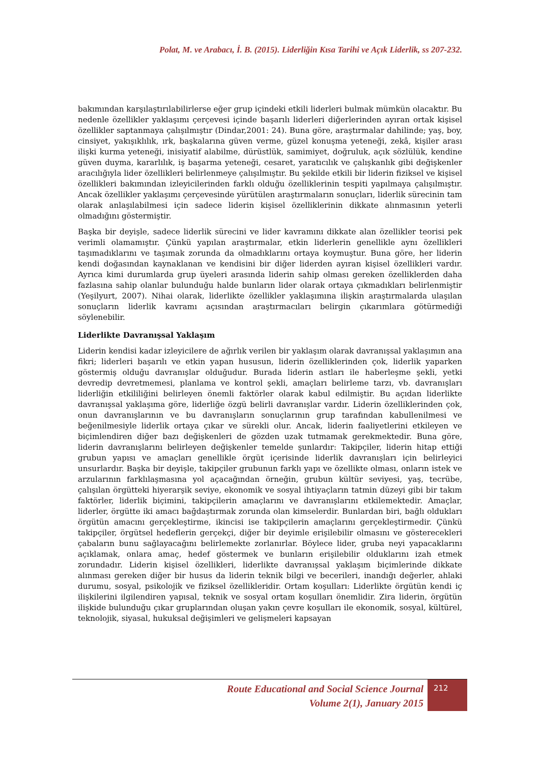Polat, M. ve Arabacı, İ. B. (2015). Liderliğin Kısa Tarihi ve Açık Liderlik, ss 207-232.
bakımından karşılaştırılabilirlerse eğer grup içindeki etkili liderleri bulmak mümkün olacaktır. Bu nedenle özellikler yaklaşımı çerçevesi içinde başarılı liderleri diğerlerinden ayıran ortak kişisel özellikler saptanmaya çalışılmıştır (Dindar,2001: 24). Buna göre, araştırmalar dahilinde; yaş, boy, cinsiyet, yakışıklılık, ırk, başkalarına güven verme, güzel konuşma yeteneği, zekâ, kişiler arası ilişki kurma yeteneği, inisiyatif alabilme, dürüstlük, samimiyet, doğruluk, açık sözlülük, kendine güven duyma, kararlılık, iş başarma yeteneği, cesaret, yaratıcılık ve çalışkanlık gibi değişkenler aracılığıyla lider özellikleri belirlenmeye çalışılmıştır. Bu şekilde etkili bir liderin fiziksel ve kişisel özellikleri bakımından izleyicilerinden farklı olduğu özelliklerinin tespiti yapılmaya çalışılmıştır. Ancak özellikler yaklaşımı çerçevesinde yürütülen araştırmaların sonuçları, liderlik sürecinin tam olarak anlaşılabilmesi için sadece liderin kişisel özelliklerinin dikkate alınmasının yeterli olmadığını göstermiştir.
Başka bir deyişle, sadece liderlik sürecini ve lider kavramını dikkate alan özellikler teorisi pek verimli olamamıştır. Çünkü yapılan araştırmalar, etkin liderlerin genellikle aynı özellikleri taşımadıklarını ve taşımak zorunda da olmadıklarını ortaya koymuştur. Buna göre, her liderin kendi doğasından kaynaklanan ve kendisini bir diğer liderden ayıran kişisel özellikleri vardır. Ayrıca kimi durumlarda grup üyeleri arasında liderin sahip olması gereken özelliklerden daha fazlasına sahip olanlar bulunduğu halde bunların lider olarak ortaya çıkmadıkları belirlenmiştir (Yeşilyurt, 2007). Nihai olarak, liderlikte özellikler yaklaşımına ilişkin araştırmalarda ulaşılan sonuçların liderlik kavramı açısından araştırmacıları belirgin çıkarımlara götürmediği söylenebilir.
Liderlikte Davranışsal Yaklaşım
Liderin kendisi kadar izleyicilere de ağırlık verilen bir yaklaşım olarak davranışsal yaklaşımın ana fikri; liderleri başarılı ve etkin yapan hususun, liderin özelliklerinden çok, liderlik yaparken göstermiş olduğu davranışlar olduğudur. Burada liderin astları ile haberleşme şekli, yetki devredip devretmemesi, planlama ve kontrol şekli, amaçları belirleme tarzı, vb. davranışları liderliğin etkililiğini belirleyen önemli faktörler olarak kabul edilmiştir. Bu açıdan liderlikte davranışsal yaklaşıma göre, liderliğe özgü belirli davranışlar vardır. Liderin özelliklerinden çok, onun davranışlarının ve bu davranışların sonuçlarının grup tarafından kabullenilmesi ve beğenilmesiyle liderlik ortaya çıkar ve sürekli olur. Ancak, liderin faaliyetlerini etkileyen ve biçimlendiren diğer bazı değişkenleri de gözden uzak tutmamak gerekmektedir. Buna göre, liderin davranışlarını belirleyen değişkenler temelde şunlardır: Takipçiler, liderin hitap ettiği grubun yapısı ve amaçları genellikle örgüt içerisinde liderlik davranışları için belirleyici unsurlardır. Başka bir deyişle, takipçiler grubunun farklı yapı ve özellikte olması, onların istek ve arzularının farklılaşmasına yol açacağından örneğin, grubun kültür seviyesi, yaş, tecrübe, çalışılan örgütteki hiyerarşik seviye, ekonomik ve sosyal ihtiyaçların tatmin düzeyi gibi bir takım faktörler, liderlik biçimini, takipçilerin amaçlarını ve davranışlarını etkilemektedir. Amaçlar, liderler, örgütte iki amacı bağdaştırmak zorunda olan kimselerdir. Bunlardan biri, bağlı oldukları örgütün amacını gerçekleştirme, ikincisi ise takipçilerin amaçlarını gerçekleştirmedir. Çünkü takipçiler, örgütsel hedeflerin gerçekçi, diğer bir deyimle erişilebilir olmasını ve gösterecekleri çabaların bunu sağlayacağını belirlemekte zorlanırlar. Böylece lider, gruba neyi yapacaklarını açıklamak, onlara amaç, hedef göstermek ve bunların erişilebilir olduklarını izah etmek zorundadır. Liderin kişisel özellikleri, liderlikte davranışsal yaklaşım biçimlerinde dikkate alınması gereken diğer bir husus da liderin teknik bilgi ve becerileri, inandığı değerler, ahlaki durumu, sosyal, psikolojik ve fiziksel özellikleridir. Ortam koşulları: Liderlikte örgütün kendi iç ilişkilerini ilgilendiren yapısal, teknik ve sosyal ortam koşulları önemlidir. Zira liderin, örgütün ilişkide bulunduğu çıkar gruplarından oluşan yakın çevre koşulları ile ekonomik, sosyal, kültürel, teknolojik, siyasal, hukuksal değişimleri ve gelişmeleri kapsayan
Route Educational and Social Science Journal
Volume 2(1), January 2015
212